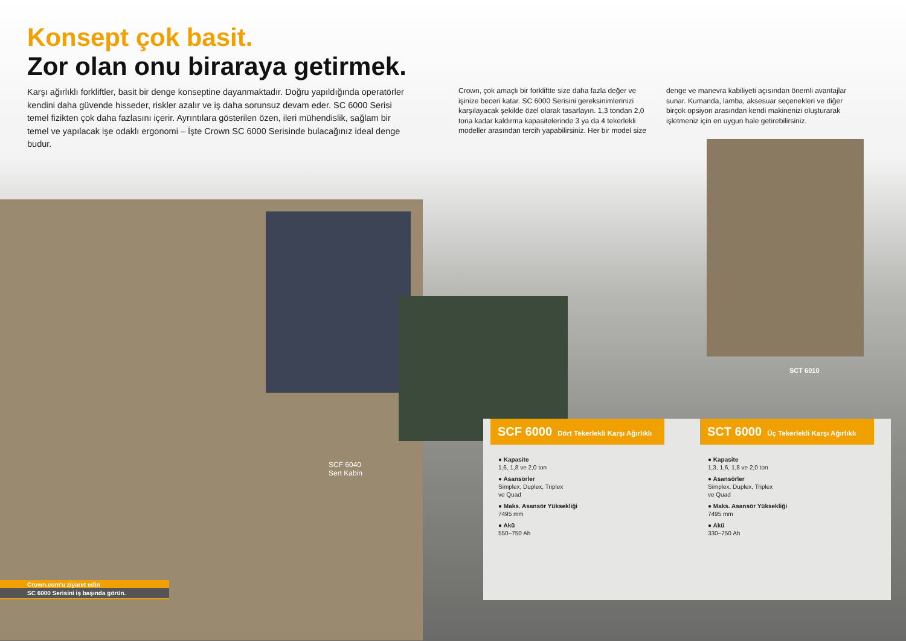Konsept çok basit.
Zor olan onu biraraya getirmek.
Karşı ağırlıklı forkliftler, basit bir denge konseptine dayanmaktadır. Doğru yapıldığında operatörler kendini daha güvende hisseder, riskler azalır ve iş daha sorunsuz devam eder. SC 6000 Serisi temel fizikten çok daha fazlasını içerir. Ayrıntılara gösterilen özen, ileri mühendislik, sağlam bir temel ve yapılacak işe odaklı ergonomi – İşte Crown SC 6000 Serisinde bulacağınız ideal denge budur.
Crown, çok amaçlı bir forkliftte size daha fazla değer ve işinize beceri katar. SC 6000 Serisini gereksinimlerinizi karşılayacak şekilde özel olarak tasarlayın. 1,3 tondan 2,0 tona kadar kaldırma kapasitelerinde 3 ya da 4 tekerlekli modeller arasından tercih yapabilirsiniz. Her bir model size
denge ve manevra kabiliyeti açısından önemli avantajlar sunar. Kumanda, lamba, aksesuar seçenekleri ve diğer birçok opsiyon arasından kendi makinenizi oluşturarak işletmeniz için en uygun hale getirebilirsiniz.
SCT 6010
SCF 6040
Sert Kabin
Crown.com'u ziyaret edin
SC 6000 Serisini iş başında görün.
SCF 6000 Dört Tekerlekli Karşı Ağırlıklı
● Kapasite
1,6, 1,8 ve 2,0 ton
● Asansörler
Simplex, Duplex, Triplex
ve Quad
● Maks. Asansör Yüksekliği
7495 mm
● Akü
550–750 Ah
SCT 6000 Üç Tekerlekli Karşı Ağırlıklı
● Kapasite
1,3, 1,6, 1,8 ve 2,0 ton
● Asansörler
Simplex, Duplex, Triplex
ve Quad
● Maks. Asansör Yüksekliği
7495 mm
● Akü
330–750 Ah